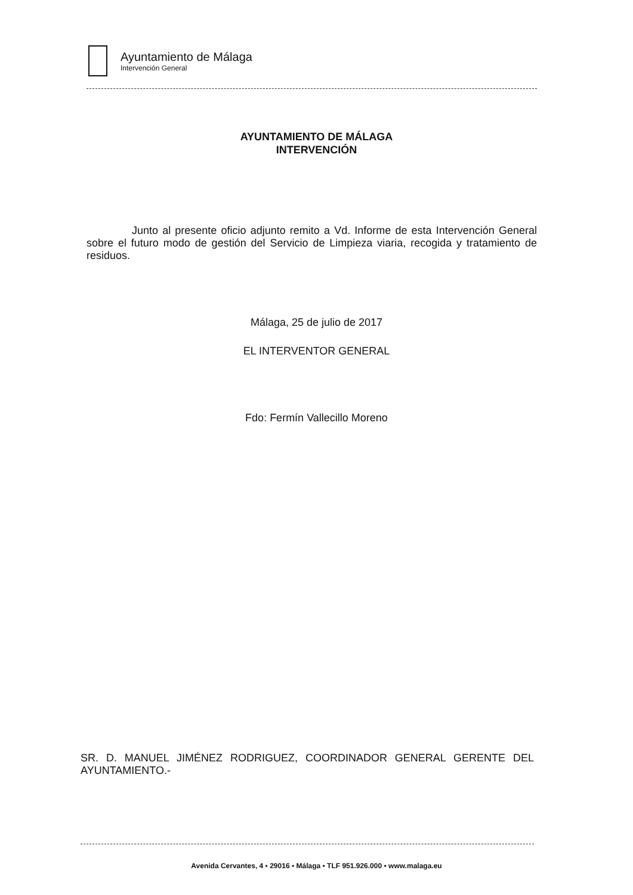Ayuntamiento de Málaga
Intervención General
AYUNTAMIENTO DE MÁLAGA
INTERVENCIÓN
Junto al presente oficio adjunto remito a Vd. Informe de esta Intervención General sobre el futuro modo de gestión del Servicio de Limpieza viaria, recogida y tratamiento de residuos.
Málaga, 25 de julio de 2017
EL INTERVENTOR GENERAL
Fdo: Fermín Vallecillo Moreno
SR. D. MANUEL JIMÉNEZ RODRIGUEZ, COORDINADOR GENERAL GERENTE DEL AYUNTAMIENTO.-
Avenida Cervantes, 4 ▪ 29016 ▪ Málaga ▪ TLF 951.926.000 ▪ www.malaga.eu